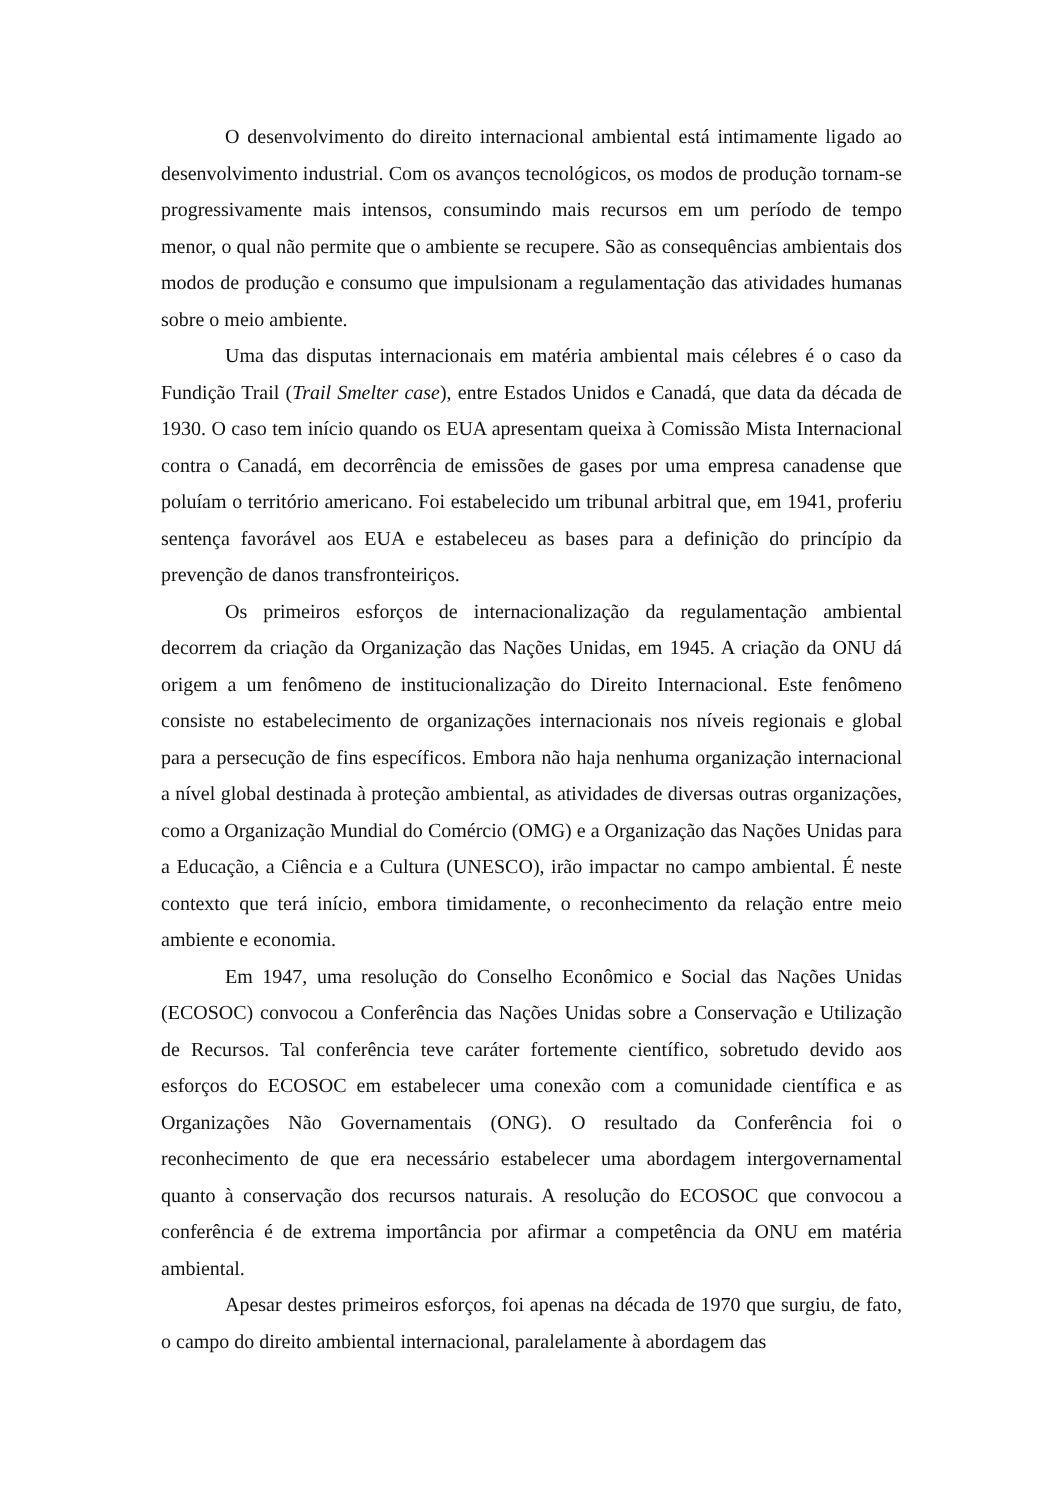O desenvolvimento do direito internacional ambiental está intimamente ligado ao desenvolvimento industrial. Com os avanços tecnológicos, os modos de produção tornam-se progressivamente mais intensos, consumindo mais recursos em um período de tempo menor, o qual não permite que o ambiente se recupere. São as consequências ambientais dos modos de produção e consumo que impulsionam a regulamentação das atividades humanas sobre o meio ambiente.
Uma das disputas internacionais em matéria ambiental mais célebres é o caso da Fundição Trail (Trail Smelter case), entre Estados Unidos e Canadá, que data da década de 1930. O caso tem início quando os EUA apresentam queixa à Comissão Mista Internacional contra o Canadá, em decorrência de emissões de gases por uma empresa canadense que poluíam o território americano. Foi estabelecido um tribunal arbitral que, em 1941, proferiu sentença favorável aos EUA e estabeleceu as bases para a definição do princípio da prevenção de danos transfronteiriços.
Os primeiros esforços de internacionalização da regulamentação ambiental decorrem da criação da Organização das Nações Unidas, em 1945. A criação da ONU dá origem a um fenômeno de institucionalização do Direito Internacional. Este fenômeno consiste no estabelecimento de organizações internacionais nos níveis regionais e global para a persecução de fins específicos. Embora não haja nenhuma organização internacional a nível global destinada à proteção ambiental, as atividades de diversas outras organizações, como a Organização Mundial do Comércio (OMG) e a Organização das Nações Unidas para a Educação, a Ciência e a Cultura (UNESCO), irão impactar no campo ambiental. É neste contexto que terá início, embora timidamente, o reconhecimento da relação entre meio ambiente e economia.
Em 1947, uma resolução do Conselho Econômico e Social das Nações Unidas (ECOSOC) convocou a Conferência das Nações Unidas sobre a Conservação e Utilização de Recursos. Tal conferência teve caráter fortemente científico, sobretudo devido aos esforços do ECOSOC em estabelecer uma conexão com a comunidade científica e as Organizações Não Governamentais (ONG). O resultado da Conferência foi o reconhecimento de que era necessário estabelecer uma abordagem intergovernamental quanto à conservação dos recursos naturais. A resolução do ECOSOC que convocou a conferência é de extrema importância por afirmar a competência da ONU em matéria ambiental.
Apesar destes primeiros esforços, foi apenas na década de 1970 que surgiu, de fato, o campo do direito ambiental internacional, paralelamente à abordagem das